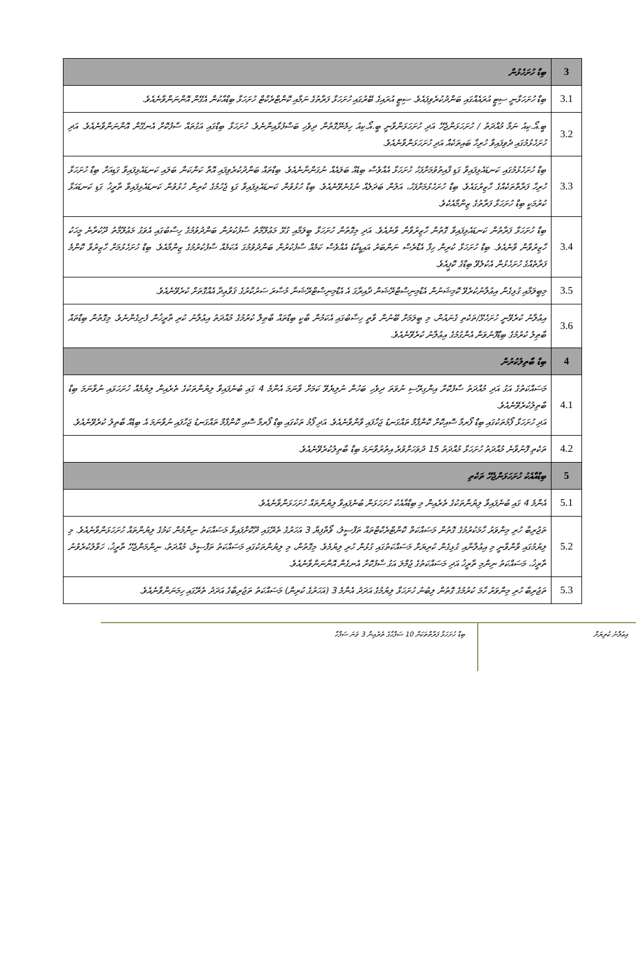| 3 | ބިޑް ހުށަހެޅުން |
| 3.1 | ބިޑް ހުށަހަޅާނީ ސިޓީ އުރައެއްގައި ބަންދުކުރެވިފައެވެ. ސިޓީ އުރައިގެ ބޭރުގައި ހުށަހަޅާ ފަރާތުގެ ނަމާއި ކޮންޓްރެކްޓް ހުށަހަޅާ ބިޑްއާކުން އެގޭން އޮންނަންވާނެއެވެ. |
| 3.2 | ބީ.އޯ.ކިއު ނަމާ މުއްދަތު / ހުށަހަޅަންޖެހޭ އަދި ހުށަހަޅަންވާނީ ބީ.އޯ.ކިއު ހިމެނޭގޮތުން ދިވެހި ބަސްފުޅާއިންނެވެ. ހުށަހަޅާ ބިޑްގައި އަގުތައް ސާފުކޮށް އެނގޭން އޮންނަންވާނެއެވެ. އަދި ހުށަހެޅުމުގައި ދެވިފައިވާ ހުރިހާ ބައިތަކެއް އަދި ހުށަހަޅަންވާނެއެވެ. |
| 3.3 | ބިޑް ހުށަހެޅުމުގައި ކަނޑައެޅިފައިވާ ގަޑި ފާއިތުވުމަށްފަހު ހުށަހަޅާ އެއްވެސް ބިޑެއް ބަލައެއް ނުގަންނާނެއެވެ. ބިޑްތައް ބަންދުކުރެވިފައި އޮތް ކަންކަން ބަލައި ކަނޑައެޅިފައިވާ ގަޑިއަށް ބިޑް ހުށަހަޅާ ހުރިހާ ފަރާތްތަކެއްގެ ހާޒިރުގައެވެ. ބިޑް ހުށަހެޅުމަށްފަހު، އަލުން ބަދަލެއް ނުގެނެވޭނެއެވެ. ބިޑް ހުޅުވުން ކަނޑައެޅިފައިވާ ގަޑި ޖެހުމުގެ ކުރިން ހުޅުވުން ކަނޑައެޅިފައިވާ ތާރީޚު ގަޑި ކަނޑައަޅާ ކުރުމަކީ ބިޑް ހުށަހަޅާ ފަރާތުގެ ޒިންމާއެކެވެ. |
| 3.4 | ބިޑް ހުށަހަޅާ ފަރާތުން ކަނޑައެޅިފައިވާ ގޮތުން ހާޒިރުވާން ވާނެއެވެ. އަދި މިގޮތުން ހުށަހަޅާ ބީލަމާއި ގުޅޭ މަޢުލޫމާތު ސާފުކުރުން ބަންދުވުމުގެ ހިސާބުގައި އެވަގު މަޢުލޫމާތު ދޫކުރާނެ މީހަކު ހާޒިރުވާން ވާނެއެވެ. ބިޑް ހުށަހަޅާ ކުރިން ހިފާ އެޑްރެސް ނަންބަރު އައިޑީކާޑު އެއްވެސް ކަމެއް ސާފުކުރުން ބަންދުވުމުގަ އެކަމެއް ސާފުކުރުމުގެ ޒިންމާއެވެ. ބިޑް ހުށަހެޅުމަށް ހާޒިރުވާ ކޮންމެ ފަރާތެއްގެ ހުށަހެޅުން އެކުލެވޭ ބިޑްގެ ކޮޕީއެވެ. |
| 3.5 | މިބީލަމާއި ގުޅިގެން އިޢުލާނުކުރެވޭ ކޮމިޝަނުން އެޑްމިނިސްޓްރޭޝަން ދާއިރާގަ އެ އެޑްމިނިސްޓްރޭޝަނާ މުސާރަ ސަރުކާރުގެ ޤަވާޢިދާ އެއްގޮތަށް ކުރެވޭނެއެވެ. |
| 3.6 | އިޢުލާނު ކުރެވޭނީ ހުށަހެޅޭ/ތަކެތި ގެނައުން، މި ބީލަމަށް ބޭނުން ވާތީ ހިސާބުގައި އެކަމުން ބާކީ ބިޑްތައް ބާޠިލް ކުރުމުގެ މުއްދަތު އިޢުލާނު ކުރި ތާރީޚުން ފެށިގެންނެވެ. މިގޮތުން ބިޑްތައް ބާޠިލު ކުރުމުގެ ބިޑްފޮނުވަން އެންގުމުގެ އިޢުލާނު ކުރެވޭނެއެވެ. |
| 4 | ބިޑް ބާތިލުކުރުން |
| 4.1 | މަސައްކަތުގެ އަގު އަދި މުއްދަތު ސާފުކޮށް އިންގިރޭސި ނުވަތަ ދިވެހި ބަހުން ނުލިޔެވޭ ކަމަށް ވާނަމަ އެންމެ 4 ގައި ބުނެފައިވާ ލިޔުންތަކުގެ ތެރެއިން ލިޔުމެއް ހުށަހަޅައި ނުވާނަމަ ބިޑް ބާތިލުކުރެވޭނެއެވެ. އަދި ހުށަހަޅާ ފޯމުތަކުގައި ބިޑް ފޯރމާ ސޮއިކޮށް ކޮންފާމް ތައްގަނޑު ޖަހާފައި ވާންވާނެއެވެ. އަދި ފޯމު ތަކުގައި ބިޑް ފޯރމާ ސޮއި ކޮންފާމް ތައްގަނޑު ޖަހާފައި ނުވާނަމަ އެ ބިޑެއް ބާތިލު ކުރެވޭނެއެވެ. |
| 4.2 | ތަކެތި ފޮނުވާނެ މުއްދަތު ހުށަހަޅާ މުއްދަތު 15 ދުވަހަށްވުރެ އިތުރުވާނަމަ ބިޑް ބާތިލުކުރެވޭނެއެވެ. |
| 5 | ބިޑްއާއެކު ހުށަހަޅަންޖެހޭ ތަކެތި |
| 5.1 | އެންމެ 4 ގައި ބުނެފައިވާ ލިޔުންތަކުގެ ތެރެއިން މި ބިޑްއާއެކު ހުށަހަޅަން ބުނެފައިވާ ލިޔުންތައް ހުށަހަޅަންވާނެއެވެ. |
| 5.2 | ތަޖުރިބާ ހުރި މިންވަރު ހާމަކުރުމުގެ ގޮތުން މަސައްކަތް ކޮންޓްރެކްޓްތައް ތަފްސީލު، ވޯތްފިޔާ 3 އަހަރުގެ ތެރޭގައި ދޫކޮށްފައިވާ މަސައްކަތު ނިންމުން ކަމުގެ ލިޔުންތައް ހުށަހަޅަންވާނެއެވެ. މި ލިޔުމުގައި ވާންވާނީ މި އިޢުލާނާއި ގުޅިގެން ކުރިޔަށް މަސައްކަތުގައި ގުޅުން ހުރި ލިޔުމެވެ. މިގޮތުން، މި ލިޔުންތަކުގައި މަސައްކަތު ތަފްސީލު، މުއްދަތު، ނިންމަންޖެހޭ ތާރީޚު، ހަވާލުކުރެވުނު ތާރީޚު، މަސައްކަތު ނިންމި ތާރީޚު އަދި މަސައްކަތުގެ ޖުމްލަ އަގު ސާފުކޮށް އެނގެން އޮންނަންވާނެއެވެ. |
| 5.3 | ތަޖުރިބާ ހުރި މިންވަރު ހާމަ ކުރުމުގެ ގޮތުން ލިބުނު ހުށަހަޅާ ލިޔުމުގެ އަދަދު އެންމެ 3 (އަހަރުގެ ކުރިން) މަސައްކަތު ތަޖުރިބާގެ އަދަދު ތެރޭގައި ހިމަނަންވާނެއެވެ. |
އިޢުލާނު ކުރިޔަށް
ބިޑް ހުށަހަޅާ ފަރާތްތަކަށް 10 ސަފްޙާގެ ތެރެއިން 3 ވަނަ ސަފްހާ